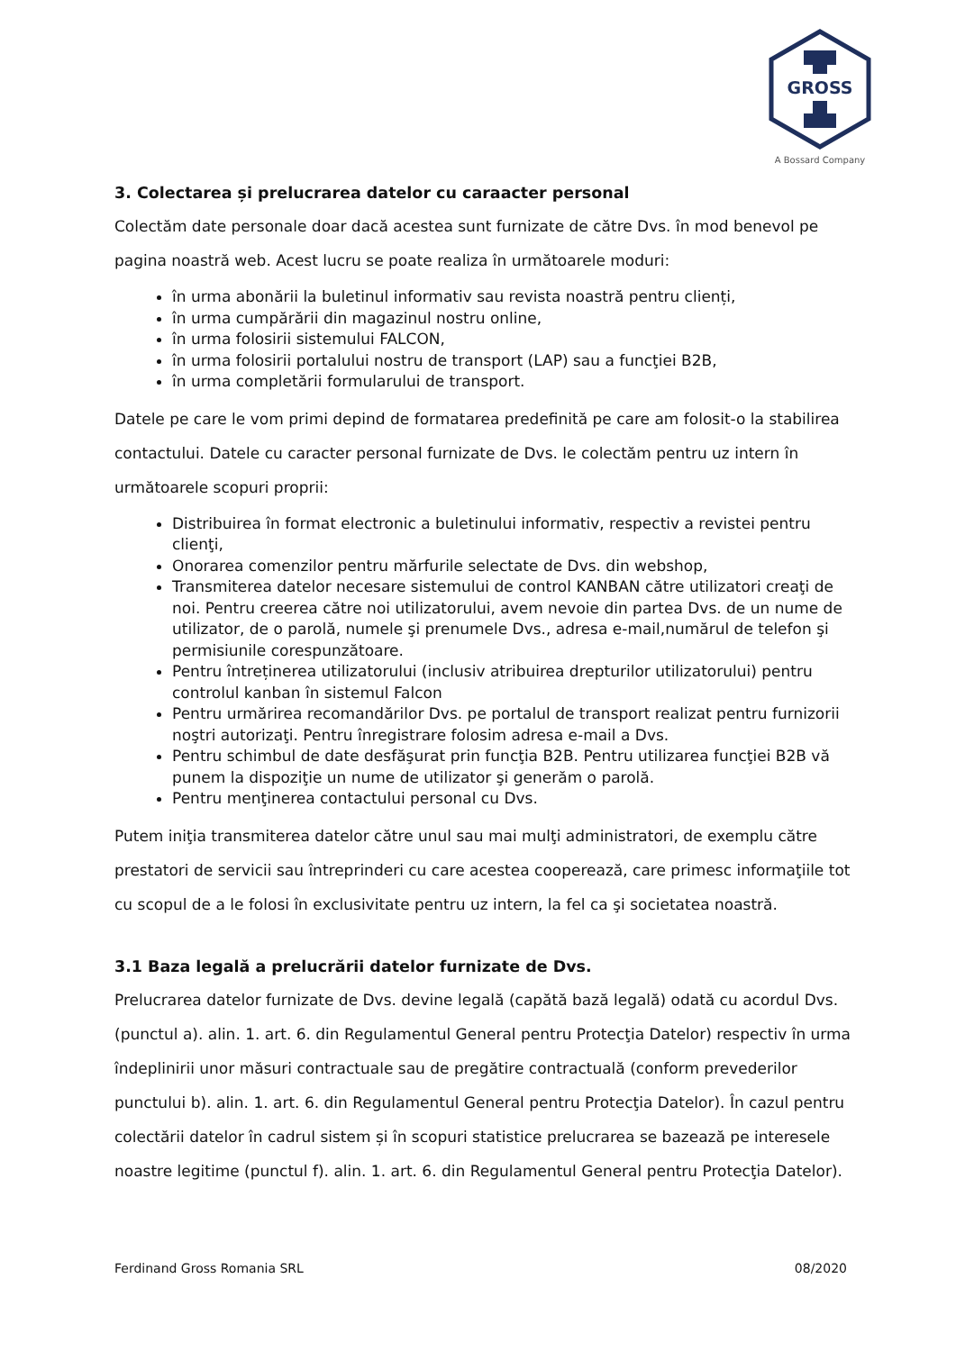GROSS
A Bossard Company
3. Colectarea și prelucrarea datelor cu caraacter personal
Colectăm date personale doar dacă acestea sunt furnizate de către Dvs. în mod benevol pe pagina noastră web. Acest lucru se poate realiza în următoarele moduri:
în urma abonării la buletinul informativ sau revista noastră pentru clienți,
în urma cumpărării din magazinul nostru online,
în urma folosirii sistemului FALCON,
în urma folosirii portalului nostru de transport (LAP) sau a funcţiei B2B,
în urma completării formularului de transport.
Datele pe care le vom primi depind de formatarea predefinită pe care am folosit-o la stabilirea contactului. Datele cu caracter personal furnizate de Dvs. le colectăm pentru uz intern în următoarele scopuri proprii:
Distribuirea în format electronic a buletinului informativ, respectiv a revistei pentru clienţi,
Onorarea comenzilor pentru mărfurile selectate de Dvs. din webshop,
Transmiterea datelor necesare sistemului de control KANBAN către utilizatori creaţi de noi. Pentru creerea către noi utilizatorului, avem nevoie din partea Dvs. de un nume de utilizator, de o parolă, numele şi prenumele Dvs., adresa e-mail,numărul de telefon şi permisiunile corespunzătoare.
Pentru întreținerea utilizatorului (inclusiv atribuirea drepturilor utilizatorului) pentru controlul kanban în sistemul Falcon
Pentru urmărirea recomandărilor Dvs. pe portalul de transport realizat pentru furnizorii noştri autorizaţi. Pentru înregistrare folosim adresa e-mail a Dvs.
Pentru schimbul de date desfăşurat prin funcţia B2B. Pentru utilizarea funcţiei B2B vă punem la dispoziţie un nume de utilizator şi generăm o parolă.
Pentru menţinerea contactului personal cu Dvs.
Putem iniţia transmiterea datelor către unul sau mai mulţi administratori, de exemplu către prestatori de servicii sau întreprinderi cu care acestea cooperează, care primesc informaţiile tot cu scopul de a le folosi în exclusivitate pentru uz intern, la fel ca şi societatea noastră.
3.1 Baza legală a prelucrării datelor furnizate de Dvs.
Prelucrarea datelor furnizate de Dvs. devine legală (capătă bază legală) odată cu acordul Dvs. (punctul a). alin. 1. art. 6. din Regulamentul General pentru Protecţia Datelor) respectiv în urma îndeplinirii unor măsuri contractuale sau de pregătire contractuală (conform prevederilor punctului b). alin. 1. art. 6. din Regulamentul General pentru Protecţia Datelor). În cazul pentru colectării datelor în cadrul sistem și în scopuri statistice prelucrarea se bazează pe interesele noastre legitime (punctul f). alin. 1. art. 6. din Regulamentul General pentru Protecţia Datelor).
Ferdinand Gross Romania SRL 08/2020